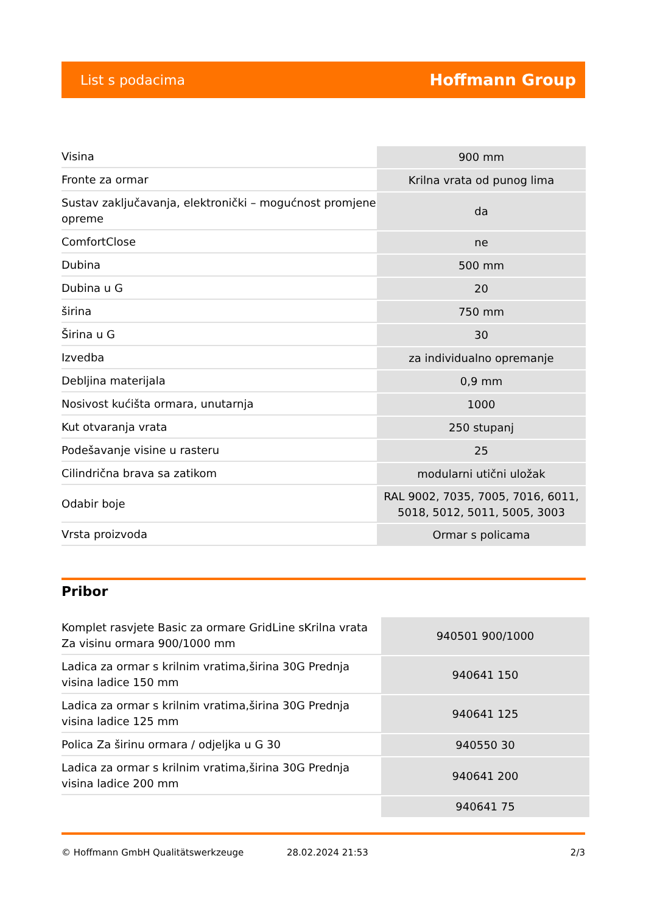List s podacima Hoffmann Group
| Visina | 900 mm |
| Fronte za ormar | Krilna vrata od punog lima |
| Sustav zaključavanja, elektronički – mogućnost promjene opreme | da |
| ComfortClose | ne |
| Dubina | 500 mm |
| Dubina u G | 20 |
| širina | 750 mm |
| Širina u G | 30 |
| Izvedba | za individualno opremanje |
| Debljina materijala | 0,9 mm |
| Nosivost kućišta ormara, unutarnja | 1000 |
| Kut otvaranja vrata | 250 stupanj |
| Podešavanje visine u rasteru | 25 |
| Cilindrična brava sa zatikom | modularni utični uložak |
| Odabir boje | RAL 9002, 7035, 7005, 7016, 6011, 5018, 5012, 5011, 5005, 3003 |
| Vrsta proizvoda | Ormar s policama |
Pribor
| Komplet rasvjete Basic za ormare GridLine sKrilna vrata Za visinu ormara 900/1000 mm | 940501 900/1000 |
| Ladica za ormar s krilnim vratima,širina 30G Prednja visina ladice 150 mm | 940641 150 |
| Ladica za ormar s krilnim vratima,širina 30G Prednja visina ladice 125 mm | 940641 125 |
| Polica Za širinu ormara / odjeljka u G 30 | 940550 30 |
| Ladica za ormar s krilnim vratima,širina 30G Prednja visina ladice 200 mm | 940641 200 |
| | 940641 75 |
© Hoffmann GmbH Qualitätswerkzeuge 28.02.2024 21:53 2/3